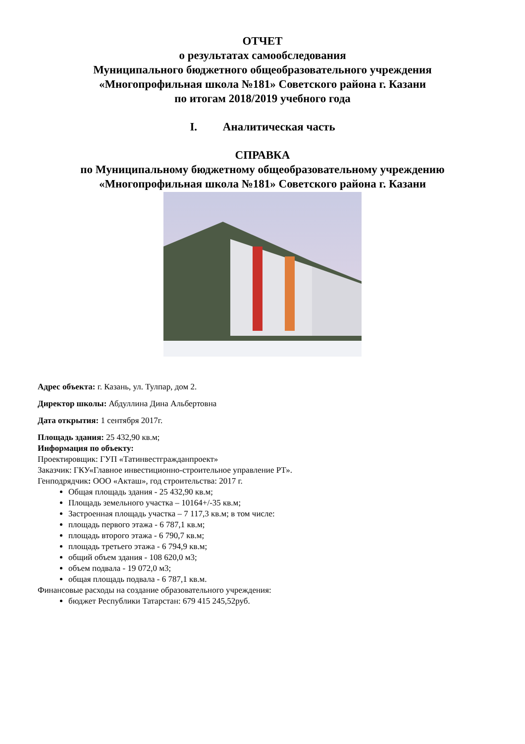ОТЧЕТ
о результатах самообследования
Муниципального бюджетного общеобразовательного учреждения
«Многопрофильная школа №181» Советского района г. Казани
по итогам 2018/2019 учебного года
I. Аналитическая часть
СПРАВКА
по Муниципальному бюджетному общеобразовательному учреждению
«Многопрофильная школа №181» Советского района г. Казани
Адрес объекта: г. Казань, ул. Тулпар, дом 2.
Директор школы: Абдуллина Дина Альбертовна
Дата открытия: 1 сентября 2017г.
Площадь здания: 25 432,90 кв.м;
Информация по объекту:
Проектировщик: ГУП «Татинвестгражданпроект»
Заказчик: ГКУ«Главное инвестиционно-строительное управление РТ».
Генподрядчик: ООО «Акташ», год строительства: 2017 г.
Общая площадь здания - 25 432,90 кв.м;
Площадь земельного участка – 10164+/-35 кв.м;
Застроенная площадь участка – 7 117,3 кв.м; в том числе:
площадь первого этажа - 6 787,1 кв.м;
площадь второго этажа - 6 790,7 кв.м;
площадь третьего этажа - 6 794,9 кв.м;
общий объем здания - 108 620,0 м3;
объем подвала - 19 072,0 м3;
общая площадь подвала - 6 787,1 кв.м.
Финансовые расходы на создание образовательного учреждения:
бюджет Республики Татарстан: 679 415 245,52руб.